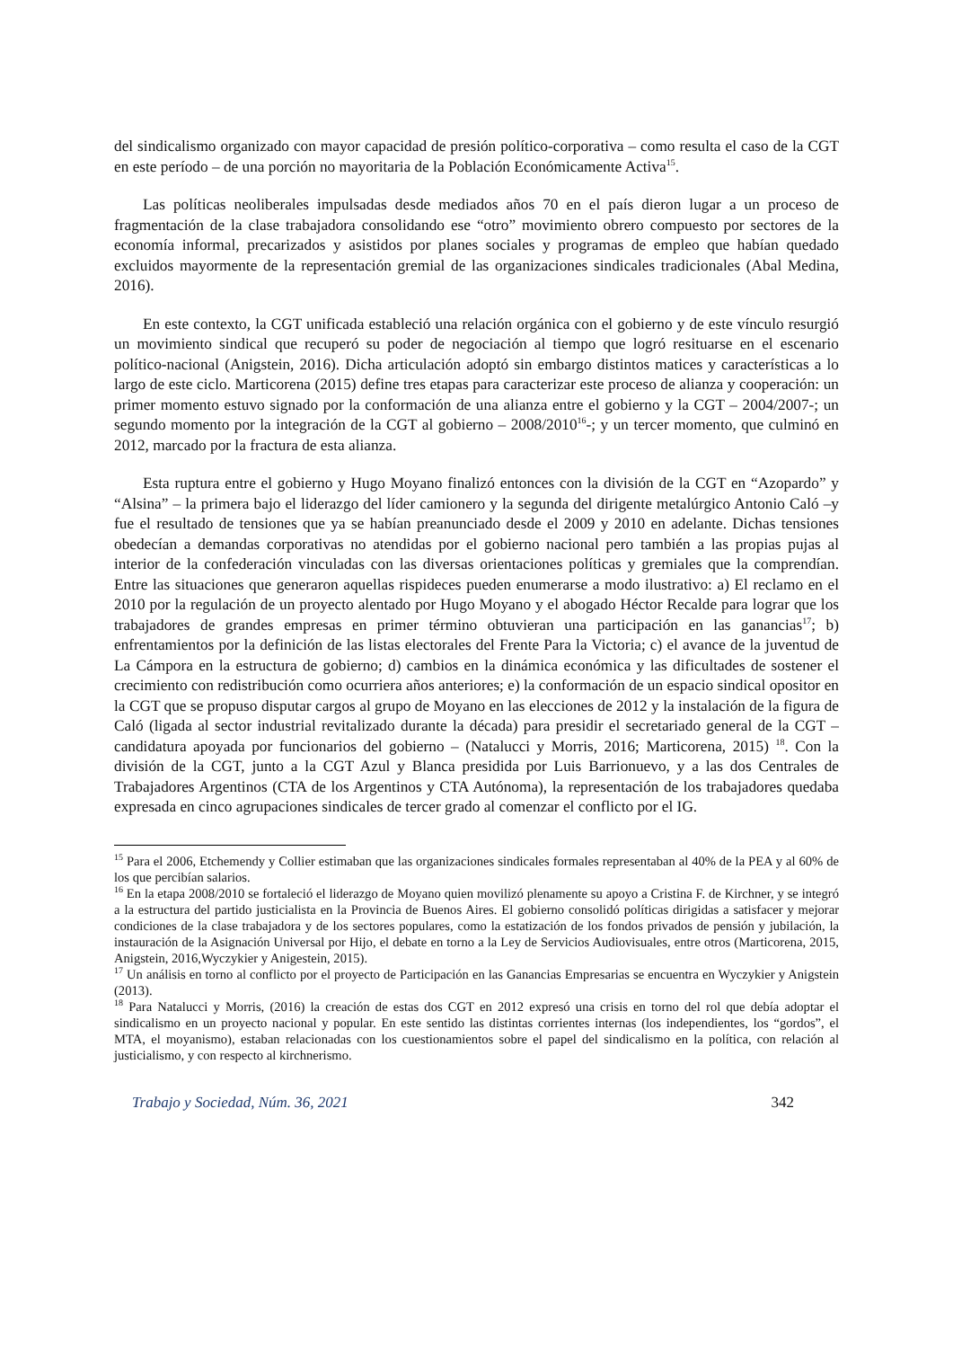del sindicalismo organizado con mayor capacidad de presión político-corporativa – como resulta el caso de la CGT en este período – de una porción no mayoritaria de la Población Económicamente Activa<sup>15</sup>.
Las políticas neoliberales impulsadas desde mediados años 70 en el país dieron lugar a un proceso de fragmentación de la clase trabajadora consolidando ese “otro” movimiento obrero compuesto por sectores de la economía informal, precarizados y asistidos por planes sociales y programas de empleo que habían quedado excluidos mayormente de la representación gremial de las organizaciones sindicales tradicionales (Abal Medina, 2016).
En este contexto, la CGT unificada estableció una relación orgánica con el gobierno y de este vínculo resurgió un movimiento sindical que recuperó su poder de negociación al tiempo que logró resituarse en el escenario político-nacional (Anigstein, 2016). Dicha articulación adoptó sin embargo distintos matices y características a lo largo de este ciclo. Marticorena (2015) define tres etapas para caracterizar este proceso de alianza y cooperación: un primer momento estuvo signado por la conformación de una alianza entre el gobierno y la CGT – 2004/2007-; un segundo momento por la integración de la CGT al gobierno – 2008/2010<sup>16</sup>-; y un tercer momento, que culminó en 2012, marcado por la fractura de esta alianza.
Esta ruptura entre el gobierno y Hugo Moyano finalizó entonces con la división de la CGT en “Azopardo” y “Alsina” – la primera bajo el liderazgo del líder camionero y la segunda del dirigente metalúrgico Antonio Caló –y fue el resultado de tensiones que ya se habían preanunciado desde el 2009 y 2010 en adelante. Dichas tensiones obedecían a demandas corporativas no atendidas por el gobierno nacional pero también a las propias pujas al interior de la confederación vinculadas con las diversas orientaciones políticas y gremiales que la comprendían. Entre las situaciones que generaron aquellas rispideces pueden enumerarse a modo ilustrativo: a) El reclamo en el 2010 por la regulación de un proyecto alentado por Hugo Moyano y el abogado Héctor Recalde para lograr que los trabajadores de grandes empresas en primer término obtuvieran una participación en las ganancias<sup>17</sup>; b) enfrentamientos por la definición de las listas electorales del Frente Para la Victoria; c) el avance de la juventud de La Cámpora en la estructura de gobierno; d) cambios en la dinámica económica y las dificultades de sostener el crecimiento con redistribución como ocurriera años anteriores; e) la conformación de un espacio sindical opositor en la CGT que se propuso disputar cargos al grupo de Moyano en las elecciones de 2012 y la instalación de la figura de Caló (ligada al sector industrial revitalizado durante la década) para presidir el secretariado general de la CGT –candidatura apoyada por funcionarios del gobierno – (Natalucci y Morris, 2016; Marticorena, 2015) <sup>18</sup>. Con la división de la CGT, junto a la CGT Azul y Blanca presidida por Luis Barrionuevo, y a las dos Centrales de Trabajadores Argentinos (CTA de los Argentinos y CTA Autónoma), la representación de los trabajadores quedaba expresada en cinco agrupaciones sindicales de tercer grado al comenzar el conflicto por el IG.
<sup>15</sup> Para el 2006, Etchemendy y Collier estimaban que las organizaciones sindicales formales representaban al 40% de la PEA y al 60% de los que percibían salarios.
<sup>16</sup> En la etapa 2008/2010 se fortaleció el liderazgo de Moyano quien movilizó plenamente su apoyo a Cristina F. de Kirchner, y se integró a la estructura del partido justicialista en la Provincia de Buenos Aires. El gobierno consolidó políticas dirigidas a satisfacer y mejorar condiciones de la clase trabajadora y de los sectores populares, como la estatización de los fondos privados de pensión y jubilación, la instauración de la Asignación Universal por Hijo, el debate en torno a la Ley de Servicios Audiovisuales, entre otros (Marticorena, 2015, Anigstein, 2016,Wyczykier y Anigestein, 2015).
<sup>17</sup> Un análisis en torno al conflicto por el proyecto de Participación en las Ganancias Empresarias se encuentra en Wyczykier y Anigstein (2013).
<sup>18</sup> Para Natalucci y Morris, (2016) la creación de estas dos CGT en 2012 expresó una crisis en torno del rol que debía adoptar el sindicalismo en un proyecto nacional y popular. En este sentido las distintas corrientes internas (los independientes, los “gordos”, el MTA, el moyanismo), estaban relacionadas con los cuestionamientos sobre el papel del sindicalismo en la política, con relación al justicialismo, y con respecto al kirchnerismo.
Trabajo y Sociedad, Núm. 36, 2021 342